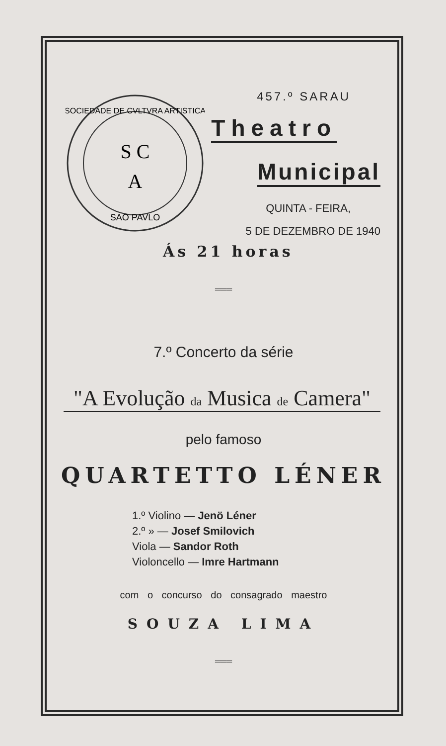S C
A
SOCIEDADE DE CVLTVRA ARTISTICA
SAO PAVLO
457.º SARAU
Theatro
Municipal
QUINTA - FEIRA,
5 DE DEZEMBRO DE 1940
Ás 21 horas
═══
7.º Concerto da série
"A Evolução da Musica de Camera"
pelo famoso
QUARTETTO LÉNER
1.º Violino — Jenö Léner
2.º » — Josef Smilovich
Viola — Sandor Roth
Violoncello — Imre Hartmann
com o concurso do consagrado maestro
SOUZA LIMA
═══